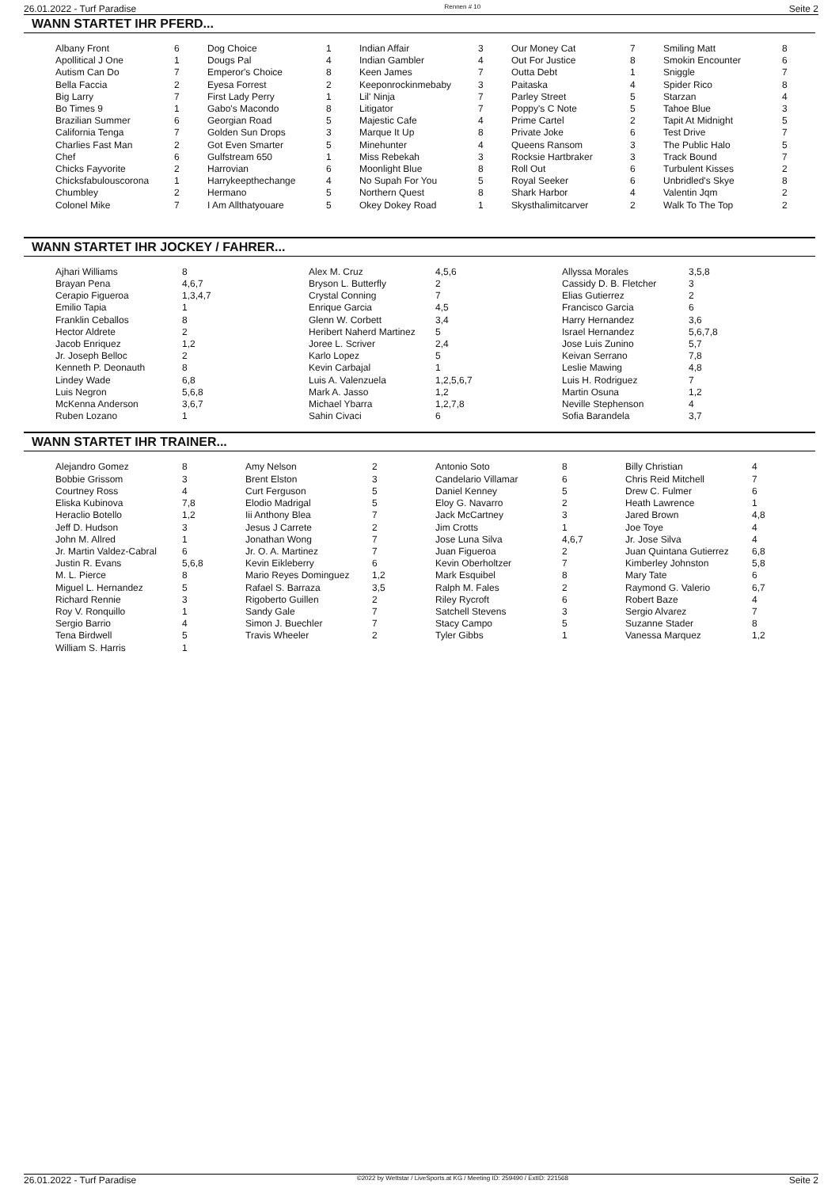26.01.2022 - Turf Paradise Rennen # 10 Seite 2
WANN STARTET IHR PFERD...
| Albany Front | 6 | Dog Choice | 1 | Indian Affair | 3 | Our Money Cat | 7 | Smiling Matt | 8 |
| Apollitical J One | 1 | Dougs Pal | 4 | Indian Gambler | 4 | Out For Justice | 8 | Smokin Encounter | 6 |
| Autism Can Do | 7 | Emperor's Choice | 8 | Keen James | 7 | Outta Debt | 1 | Sniggle | 7 |
| Bella Faccia | 2 | Eyesa Forrest | 2 | Keeponrockinmebaby | 3 | Paitaska | 4 | Spider Rico | 8 |
| Big Larry | 7 | First Lady Perry | 1 | Lil' Ninja | 7 | Parley Street | 5 | Starzan | 4 |
| Bo Times 9 | 1 | Gabo's Macondo | 8 | Litigator | 7 | Poppy's C Note | 5 | Tahoe Blue | 3 |
| Brazilian Summer | 6 | Georgian Road | 5 | Majestic Cafe | 4 | Prime Cartel | 2 | Tapit At Midnight | 5 |
| California Tenga | 7 | Golden Sun Drops | 3 | Marque It Up | 8 | Private Joke | 6 | Test Drive | 7 |
| Charlies Fast Man | 2 | Got Even Smarter | 5 | Minehunter | 4 | Queens Ransom | 3 | The Public Halo | 5 |
| Chef | 6 | Gulfstream 650 | 1 | Miss Rebekah | 3 | Rocksie Hartbraker | 3 | Track Bound | 7 |
| Chicks Fayvorite | 2 | Harrovian | 6 | Moonlight Blue | 8 | Roll Out | 6 | Turbulent Kisses | 2 |
| Chicksfabulouscorona | 1 | Harrykeepthechange | 4 | No Supah For You | 5 | Royal Seeker | 6 | Unbridled's Skye | 8 |
| Chumbley | 2 | Hermano | 5 | Northern Quest | 8 | Shark Harbor | 4 | Valentin Jqm | 2 |
| Colonel Mike | 7 | I Am Allthatyouare | 5 | Okey Dokey Road | 1 | Skysthalimitcarver | 2 | Walk To The Top | 2 |
WANN STARTET IHR JOCKEY / FAHRER...
| Ajhari Williams | 8 | Alex M. Cruz | 4,5,6 | Allyssa Morales | 3,5,8 |
| Brayan Pena | 4,6,7 | Bryson L. Butterfly | 2 | Cassidy D. B. Fletcher | 3 |
| Cerapio Figueroa | 1,3,4,7 | Crystal Conning | 7 | Elias Gutierrez | 2 |
| Emilio Tapia | 1 | Enrique Garcia | 4,5 | Francisco Garcia | 6 |
| Franklin Ceballos | 8 | Glenn W. Corbett | 3,4 | Harry Hernandez | 3,6 |
| Hector Aldrete | 2 | Heribert Naherd Martinez | 5 | Israel Hernandez | 5,6,7,8 |
| Jacob Enriquez | 1,2 | Joree L. Scriver | 2,4 | Jose Luis Zunino | 5,7 |
| Jr. Joseph Belloc | 2 | Karlo Lopez | 5 | Keivan Serrano | 7,8 |
| Kenneth P. Deonauth | 8 | Kevin Carbajal | 1 | Leslie Mawing | 4,8 |
| Lindey Wade | 6,8 | Luis A. Valenzuela | 1,2,5,6,7 | Luis H. Rodriguez | 7 |
| Luis Negron | 5,6,8 | Mark A. Jasso | 1,2 | Martin Osuna | 1,2 |
| McKenna Anderson | 3,6,7 | Michael Ybarra | 1,2,7,8 | Neville Stephenson | 4 |
| Ruben Lozano | 1 | Sahin Civaci | 6 | Sofia Barandela | 3,7 |
WANN STARTET IHR TRAINER...
| Alejandro Gomez | 8 | Amy Nelson | 2 | Antonio Soto | 8 | Billy Christian | 4 |
| Bobbie Grissom | 3 | Brent Elston | 3 | Candelario Villamar | 6 | Chris Reid Mitchell | 7 |
| Courtney Ross | 4 | Curt Ferguson | 5 | Daniel Kenney | 5 | Drew C. Fulmer | 6 |
| Eliska Kubinova | 7,8 | Elodio Madrigal | 5 | Eloy G. Navarro | 2 | Heath Lawrence | 1 |
| Heraclio Botello | 1,2 | Iii Anthony Blea | 7 | Jack McCartney | 3 | Jared Brown | 4,8 |
| Jeff D. Hudson | 3 | Jesus J Carrete | 2 | Jim Crotts | 1 | Joe Toye | 4 |
| John M. Allred | 1 | Jonathan Wong | 7 | Jose Luna Silva | 4,6,7 | Jr. Jose Silva | 4 |
| Jr. Martin Valdez-Cabral | 6 | Jr. O. A. Martinez | 7 | Juan Figueroa | 2 | Juan Quintana Gutierrez | 6,8 |
| Justin R. Evans | 5,6,8 | Kevin Eikleberry | 6 | Kevin Oberholtzer | 7 | Kimberley Johnston | 5,8 |
| M. L. Pierce | 8 | Mario Reyes Dominguez | 1,2 | Mark Esquibel | 8 | Mary Tate | 6 |
| Miguel L. Hernandez | 5 | Rafael S. Barraza | 3,5 | Ralph M. Fales | 2 | Raymond G. Valerio | 6,7 |
| Richard Rennie | 3 | Rigoberto Guillen | 2 | Riley Rycroft | 6 | Robert Baze | 4 |
| Roy V. Ronquillo | 1 | Sandy Gale | 7 | Satchell Stevens | 3 | Sergio Alvarez | 7 |
| Sergio Barrio | 4 | Simon J. Buechler | 7 | Stacy Campo | 5 | Suzanne Stader | 8 |
| Tena Birdwell | 5 | Travis Wheeler | 2 | Tyler Gibbs | 1 | Vanessa Marquez | 1,2 |
| William S. Harris | 1 | | | | | | |
26.01.2022 - Turf Paradise ©2022 by Wettstar / LiveSports.at KG / Meeting ID: 259490 / ExtID: 221568 Seite 2